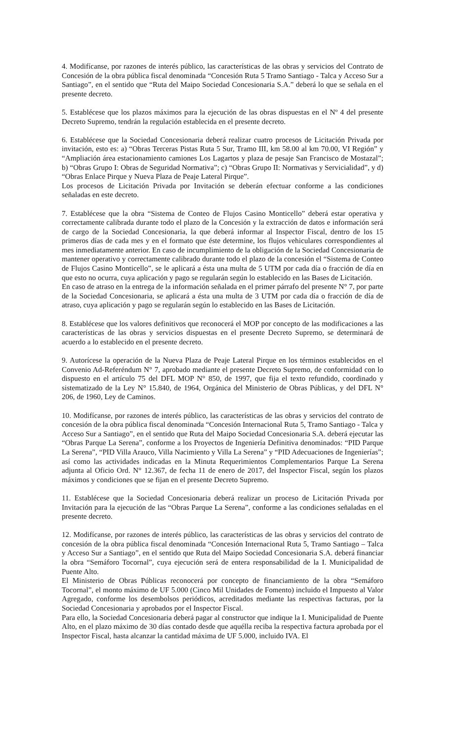4. Modifícanse, por razones de interés público, las características de las obras y servicios del Contrato de Concesión de la obra pública fiscal denominada “Concesión Ruta 5 Tramo Santiago - Talca y Acceso Sur a Santiago”, en el sentido que “Ruta del Maipo Sociedad Concesionaria S.A.” deberá lo que se señala en el presente decreto.
5. Establécese que los plazos máximos para la ejecución de las obras dispuestas en el Nº 4 del presente Decreto Supremo, tendrán la regulación establecida en el presente decreto.
6. Establécese que la Sociedad Concesionaria deberá realizar cuatro procesos de Licitación Privada por invitación, esto es: a) “Obras Terceras Pistas Ruta 5 Sur, Tramo III, km 58.00 al km 70.00, VI Región” y “Ampliación área estacionamiento camiones Los Lagartos y plaza de pesaje San Francisco de Mostazal”; b) “Obras Grupo I: Obras de Seguridad Normativa”; c) “Obras Grupo II: Normativas y Servicialidad”, y d) “Obras Enlace Pirque y Nueva Plaza de Peaje Lateral Pirque”.
Los procesos de Licitación Privada por Invitación se deberán efectuar conforme a las condiciones señaladas en este decreto.
7. Establécese que la obra “Sistema de Conteo de Flujos Casino Monticello” deberá estar operativa y correctamente calibrada durante todo el plazo de la Concesión y la extracción de datos e información será de cargo de la Sociedad Concesionaria, la que deberá informar al Inspector Fiscal, dentro de los 15 primeros días de cada mes y en el formato que éste determine, los flujos vehiculares correspondientes al mes inmediatamente anterior. En caso de incumplimiento de la obligación de la Sociedad Concesionaria de mantener operativo y correctamente calibrado durante todo el plazo de la concesión el “Sistema de Conteo de Flujos Casino Monticello”, se le aplicará a ésta una multa de 5 UTM por cada día o fracción de día en que esto no ocurra, cuya aplicación y pago se regularán según lo establecido en las Bases de Licitación.
En caso de atraso en la entrega de la información señalada en el primer párrafo del presente N° 7, por parte de la Sociedad Concesionaria, se aplicará a ésta una multa de 3 UTM por cada día o fracción de día de atraso, cuya aplicación y pago se regularán según lo establecido en las Bases de Licitación.
8. Establécese que los valores definitivos que reconocerá el MOP por concepto de las modificaciones a las características de las obras y servicios dispuestas en el presente Decreto Supremo, se determinará de acuerdo a lo establecido en el presente decreto.
9. Autorícese la operación de la Nueva Plaza de Peaje Lateral Pirque en los términos establecidos en el Convenio Ad-Referéndum N° 7, aprobado mediante el presente Decreto Supremo, de conformidad con lo dispuesto en el artículo 75 del DFL MOP N° 850, de 1997, que fija el texto refundido, coordinado y sistematizado de la Ley N° 15.840, de 1964, Orgánica del Ministerio de Obras Públicas, y del DFL N° 206, de 1960, Ley de Caminos.
10. Modifícanse, por razones de interés público, las características de las obras y servicios del contrato de concesión de la obra pública fiscal denominada “Concesión Internacional Ruta 5, Tramo Santiago - Talca y Acceso Sur a Santiago”, en el sentido que Ruta del Maipo Sociedad Concesionaria S.A. deberá ejecutar las “Obras Parque La Serena”, conforme a los Proyectos de Ingeniería Definitiva denominados: “PID Parque La Serena”, “PID Villa Arauco, Villa Nacimiento y Villa La Serena” y “PID Adecuaciones de Ingenierías”; así como las actividades indicadas en la Minuta Requerimientos Complementarios Parque La Serena adjunta al Oficio Ord. N° 12.367, de fecha 11 de enero de 2017, del Inspector Fiscal, según los plazos máximos y condiciones que se fijan en el presente Decreto Supremo.
11. Establécese que la Sociedad Concesionaria deberá realizar un proceso de Licitación Privada por Invitación para la ejecución de las “Obras Parque La Serena”, conforme a las condiciones señaladas en el presente decreto.
12. Modifícanse, por razones de interés público, las características de las obras y servicios del contrato de concesión de la obra pública fiscal denominada “Concesión Internacional Ruta 5, Tramo Santiago – Talca y Acceso Sur a Santiago”, en el sentido que Ruta del Maipo Sociedad Concesionaria S.A. deberá financiar la obra “Semáforo Tocornal”, cuya ejecución será de entera responsabilidad de la I. Municipalidad de Puente Alto.
El Ministerio de Obras Públicas reconocerá por concepto de financiamiento de la obra “Semáforo Tocornal”, el monto máximo de UF 5.000 (Cinco Mil Unidades de Fomento) incluido el Impuesto al Valor Agregado, conforme los desembolsos periódicos, acreditados mediante las respectivas facturas, por la Sociedad Concesionaria y aprobados por el Inspector Fiscal.
Para ello, la Sociedad Concesionaria deberá pagar al constructor que indique la I. Municipalidad de Puente Alto, en el plazo máximo de 30 días contado desde que aquélla reciba la respectiva factura aprobada por el Inspector Fiscal, hasta alcanzar la cantidad máxima de UF 5.000, incluido IVA. El